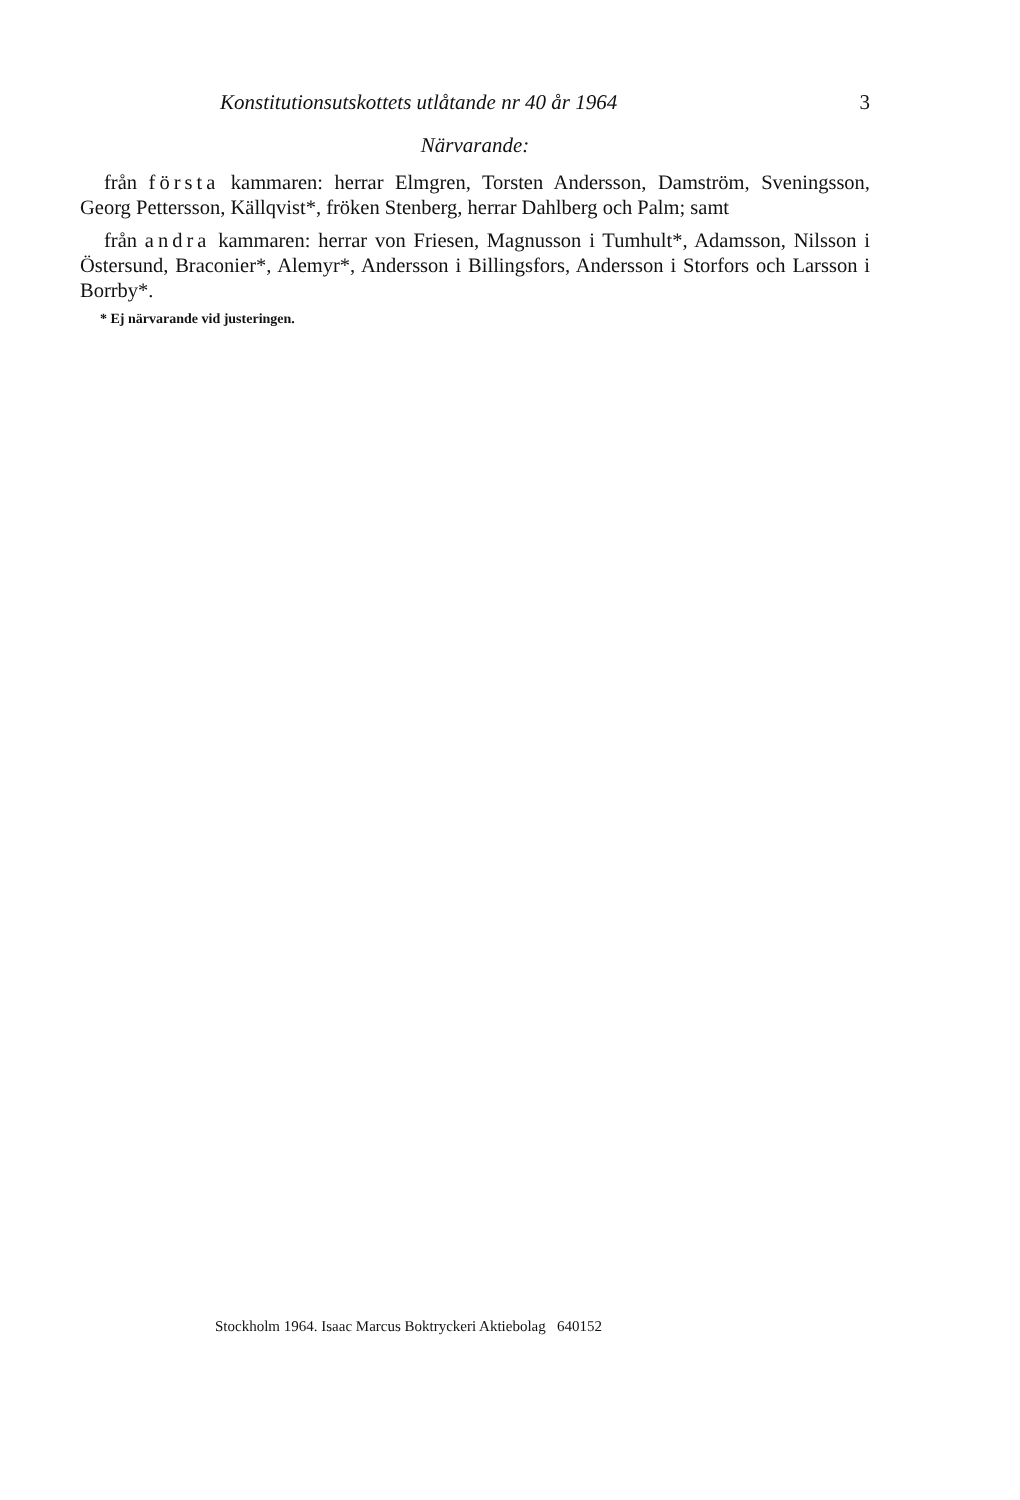Konstitutionsutskottets utlåtande nr 40 år 1964 3
Närvarande:
från första kammaren: herrar Elmgren, Torsten Andersson, Damström, Sveningsson, Georg Pettersson, Källqvist*, fröken Stenberg, herrar Dahlberg och Palm; samt
från andra kammaren: herrar von Friesen, Magnusson i Tumhult*, Adamsson, Nilsson i Östersund, Braconier*, Alemyr*, Andersson i Billingsfors, Andersson i Storfors och Larsson i Borrby*.
* Ej närvarande vid justeringen.
Stockholm 1964. Isaac Marcus Boktryckeri Aktiebolag 640152